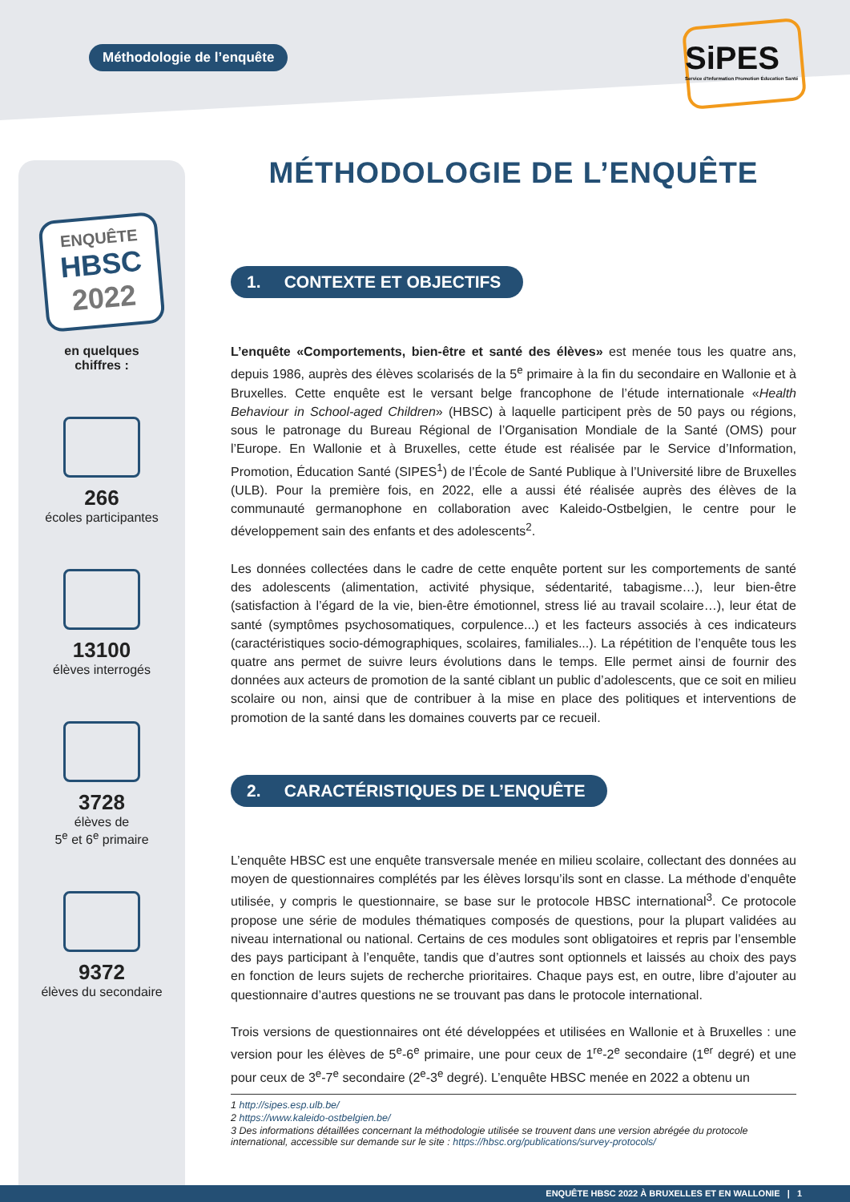Méthodologie de l’enquête
SiPES
Service d'Information Promotion Éducation Santé
ENQUÊTE
HBSC
2022
en quelques
chiffres :
266
écoles participantes
13100
élèves interrogés
3728
élèves de
5<sup>e</sup> et 6<sup>e</sup> primaire
9372
élèves du secondaire
MÉTHODOLOGIE DE L’ENQUÊTE
1. CONTEXTE ET OBJECTIFS
L’enquête «Comportements, bien-être et santé des élèves» est menée tous les quatre ans, depuis 1986, auprès des élèves scolarisés de la 5<sup>e</sup> primaire à la fin du secondaire en Wallonie et à Bruxelles. Cette enquête est le versant belge francophone de l’étude internationale «Health Behaviour in School-aged Children» (HBSC) à laquelle participent près de 50 pays ou régions, sous le patronage du Bureau Régional de l’Organisation Mondiale de la Santé (OMS) pour l’Europe. En Wallonie et à Bruxelles, cette étude est réalisée par le Service d’Information, Promotion, Éducation Santé (SIPES<sup>1</sup>) de l’École de Santé Publique à l’Université libre de Bruxelles (ULB). Pour la première fois, en 2022, elle a aussi été réalisée auprès des élèves de la communauté germanophone en collaboration avec Kaleido-Ostbelgien, le centre pour le développement sain des enfants et des adolescents<sup>2</sup>.
Les données collectées dans le cadre de cette enquête portent sur les comportements de santé des adolescents (alimentation, activité physique, sédentarité, tabagisme…), leur bien-être (satisfaction à l’égard de la vie, bien-être émotionnel, stress lié au travail scolaire…), leur état de santé (symptômes psychosomatiques, corpulence...) et les facteurs associés à ces indicateurs (caractéristiques socio-démographiques, scolaires, familiales...). La répétition de l’enquête tous les quatre ans permet de suivre leurs évolutions dans le temps. Elle permet ainsi de fournir des données aux acteurs de promotion de la santé ciblant un public d’adolescents, que ce soit en milieu scolaire ou non, ainsi que de contribuer à la mise en place des politiques et interventions de promotion de la santé dans les domaines couverts par ce recueil.
2. CARACTÉRISTIQUES DE L’ENQUÊTE
L’enquête HBSC est une enquête transversale menée en milieu scolaire, collectant des données au moyen de questionnaires complétés par les élèves lorsqu’ils sont en classe. La méthode d’enquête utilisée, y compris le questionnaire, se base sur le protocole HBSC international<sup>3</sup>. Ce protocole propose une série de modules thématiques composés de questions, pour la plupart validées au niveau international ou national. Certains de ces modules sont obligatoires et repris par l’ensemble des pays participant à l’enquête, tandis que d’autres sont optionnels et laissés au choix des pays en fonction de leurs sujets de recherche prioritaires. Chaque pays est, en outre, libre d’ajouter au questionnaire d’autres questions ne se trouvant pas dans le protocole international.
Trois versions de questionnaires ont été développées et utilisées en Wallonie et à Bruxelles : une version pour les élèves de 5<sup>e</sup>-6<sup>e</sup> primaire, une pour ceux de 1<sup>re</sup>-2<sup>e</sup> secondaire (1<sup>er</sup> degré) et une pour ceux de 3<sup>e</sup>-7<sup>e</sup> secondaire (2<sup>e</sup>-3<sup>e</sup> degré). L’enquête HBSC menée en 2022 a obtenu un
1 http://sipes.esp.ulb.be/
2 https://www.kaleido-ostbelgien.be/
3 Des informations détaillées concernant la méthodologie utilisée se trouvent dans une version abrégée du protocole international, accessible sur demande sur le site : https://hbsc.org/publications/survey-protocols/
ENQUÊTE HBSC 2022 À BRUXELLES ET EN WALLONIE | 1